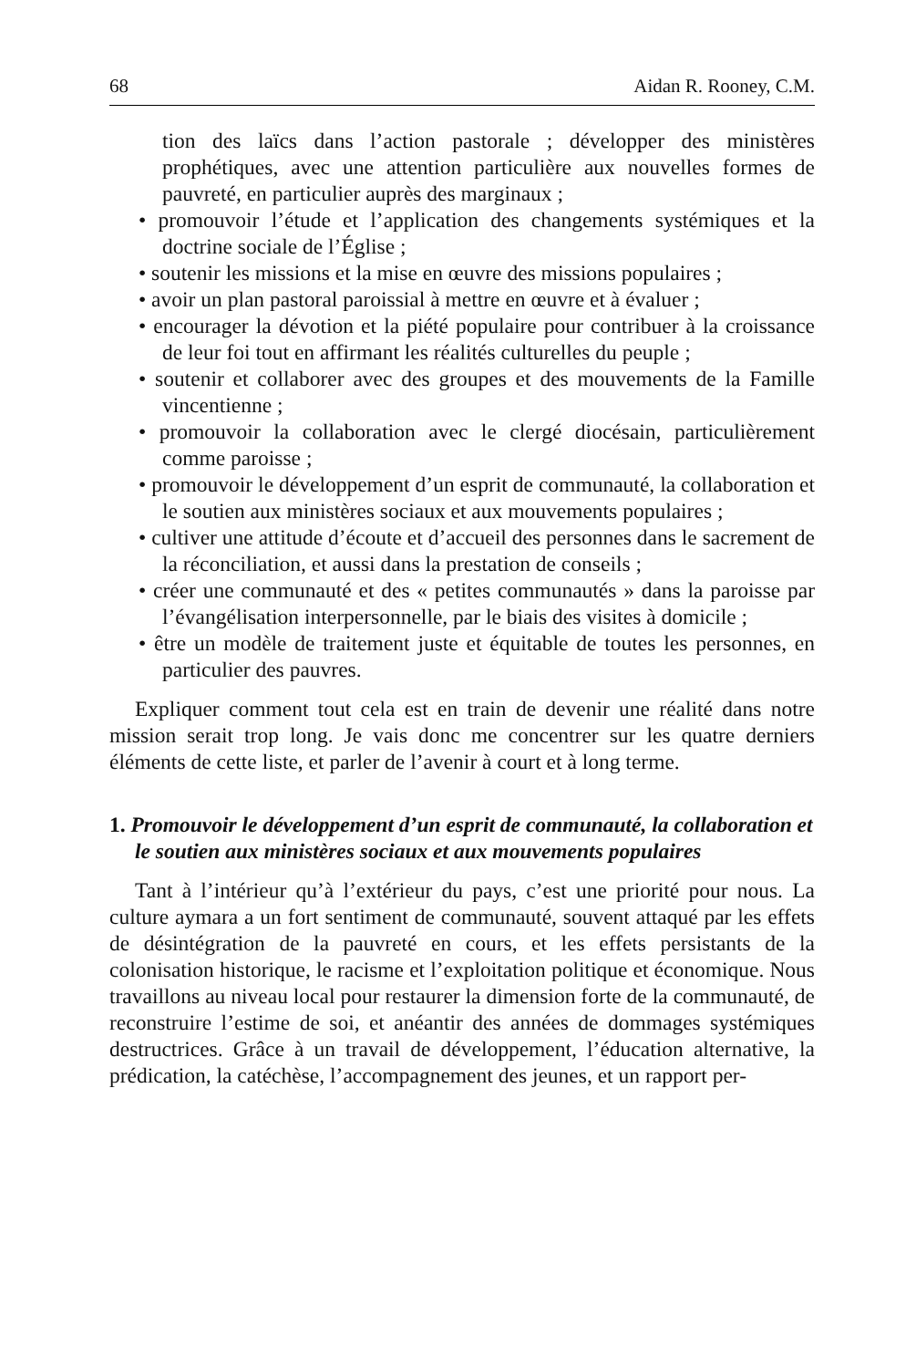68 Aidan R. Rooney, C.M.
tion des laïcs dans l’action pastorale ; développer des ministères prophétiques, avec une attention particulière aux nouvelles formes de pauvreté, en particulier auprès des marginaux ;
• promouvoir l’étude et l’application des changements systémiques et la doctrine sociale de l’Église ;
• soutenir les missions et la mise en œuvre des missions populaires ;
• avoir un plan pastoral paroissial à mettre en œuvre et à évaluer ;
• encourager la dévotion et la piété populaire pour contribuer à la croissance de leur foi tout en affirmant les réalités culturelles du peuple ;
• soutenir et collaborer avec des groupes et des mouvements de la Famille vincentienne ;
• promouvoir la collaboration avec le clergé diocésain, particulièrement comme paroisse ;
• promouvoir le développement d’un esprit de communauté, la collaboration et le soutien aux ministères sociaux et aux mouvements populaires ;
• cultiver une attitude d’écoute et d’accueil des personnes dans le sacrement de la réconciliation, et aussi dans la prestation de conseils ;
• créer une communauté et des « petites communautés » dans la paroisse par l’évangélisation interpersonnelle, par le biais des visites à domicile ;
• être un modèle de traitement juste et équitable de toutes les personnes, en particulier des pauvres.
Expliquer comment tout cela est en train de devenir une réalité dans notre mission serait trop long. Je vais donc me concentrer sur les quatre derniers éléments de cette liste, et parler de l’avenir à court et à long terme.
1. Promouvoir le développement d’un esprit de communauté, la collaboration et le soutien aux ministères sociaux et aux mouvements populaires
Tant à l’intérieur qu’à l’extérieur du pays, c’est une priorité pour nous. La culture aymara a un fort sentiment de communauté, souvent attaqué par les effets de désintégration de la pauvreté en cours, et les effets persistants de la colonisation historique, le racisme et l’exploitation politique et économique. Nous travaillons au niveau local pour restaurer la dimension forte de la communauté, de reconstruire l’estime de soi, et anéantir des années de dommages systémiques destructrices. Grâce à un travail de développement, l’éducation alternative, la prédication, la catéchèse, l’accompagnement des jeunes, et un rapport per-